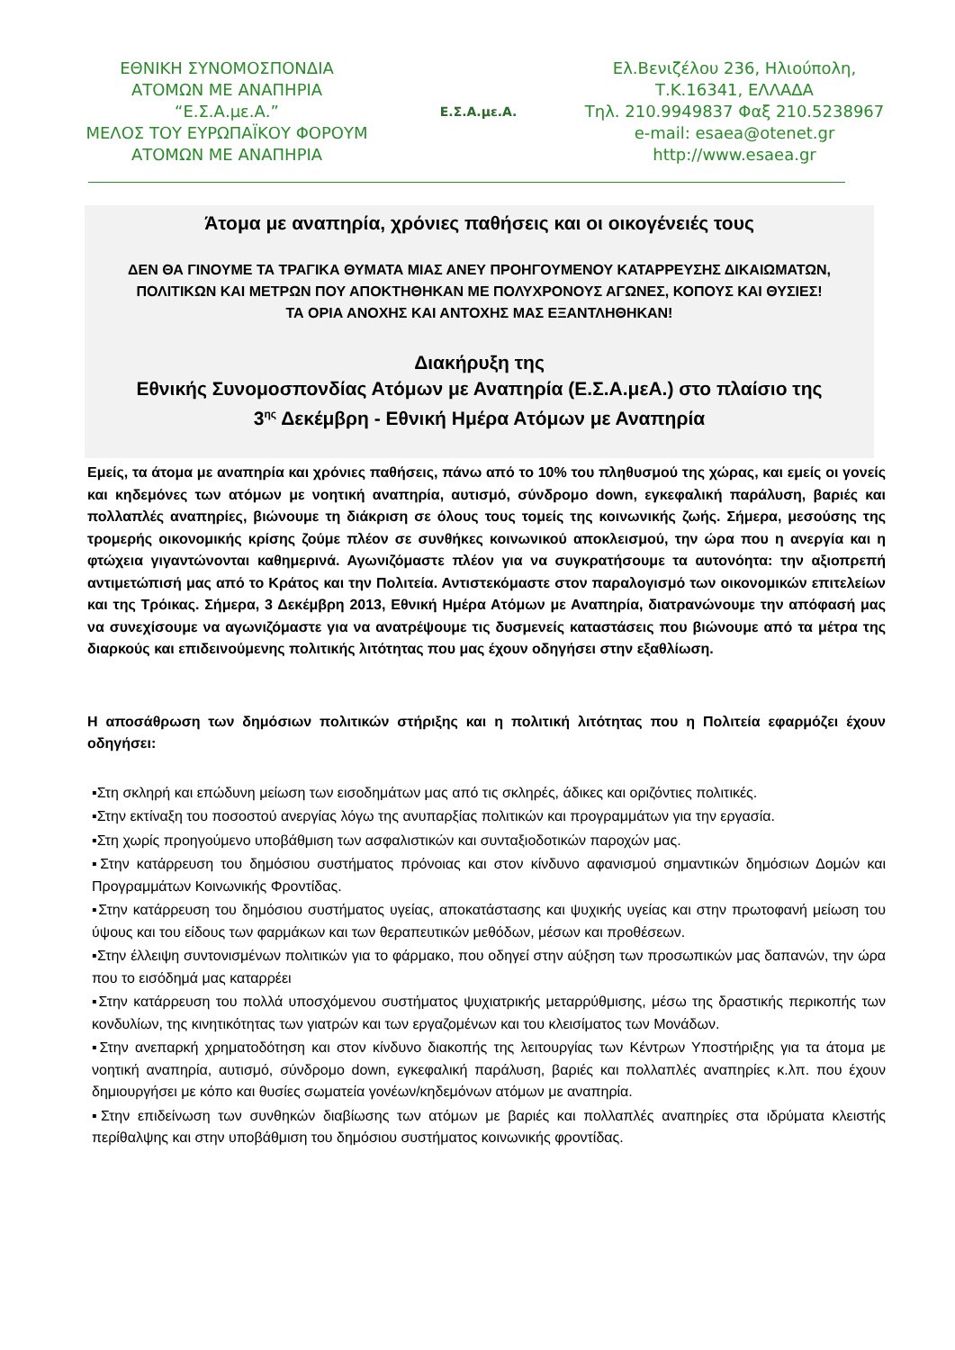ΕΘΝΙΚΗ ΣΥΝΟΜΟΣΠΟΝΔΙΑ
ΑΤΟΜΩΝ ΜΕ ΑΝΑΠΗΡΙΑ
“Ε.Σ.Α.με.Α.”
ΜΕΛΟΣ ΤΟΥ ΕΥΡΩΠΑΪΚΟΥ ΦΟΡΟΥΜ
ΑΤΟΜΩΝ ΜΕ ΑΝΑΠΗΡΙΑ
Ε.Σ.Α.με.Α.
Ελ.Βενιζέλου 236, Ηλιούπολη,
Τ.Κ.16341, ΕΛΛΑΔΑ
Τηλ. 210.9949837 Φαξ 210.5238967
e-mail: esaea@otenet.gr
http://www.esaea.gr
Άτομα με αναπηρία, χρόνιες παθήσεις και οι οικογένειές τους
ΔΕΝ ΘΑ ΓΙΝΟΥΜΕ ΤΑ ΤΡΑΓΙΚΑ ΘΥΜΑΤΑ ΜΙΑΣ ΑΝΕΥ ΠΡΟΗΓΟΥΜΕΝΟΥ ΚΑΤΑΡΡΕΥΣΗΣ ΔΙΚΑΙΩΜΑΤΩΝ, ΠΟΛΙΤΙΚΩΝ ΚΑΙ ΜΕΤΡΩΝ ΠΟΥ ΑΠΟΚΤΗΘΗΚΑΝ ΜΕ ΠΟΛΥΧΡΟΝΟΥΣ ΑΓΩΝΕΣ, ΚΟΠΟΥΣ ΚΑΙ ΘΥΣΙΕΣ!
ΤΑ ΟΡΙΑ ΑΝΟΧΗΣ ΚΑΙ ΑΝΤΟΧΗΣ ΜΑΣ ΕΞΑΝΤΛΗΘΗΚΑΝ!
Διακήρυξη της
Εθνικής Συνομοσπονδίας Ατόμων με Αναπηρία (Ε.Σ.Α.μεΑ.) στο πλαίσιο της
3<sup>ης</sup> Δεκέμβρη - Εθνική Ημέρα Ατόμων με Αναπηρία
Εμείς, τα άτομα με αναπηρία και χρόνιες παθήσεις, πάνω από το 10% του πληθυσμού της χώρας, και εμείς οι γονείς και κηδεμόνες των ατόμων με νοητική αναπηρία, αυτισμό, σύνδρομο down, εγκεφαλική παράλυση, βαριές και πολλαπλές αναπηρίες, βιώνουμε τη διάκριση σε όλους τους τομείς της κοινωνικής ζωής. Σήμερα, μεσούσης της τρομερής οικονομικής κρίσης ζούμε πλέον σε συνθήκες κοινωνικού αποκλεισμού, την ώρα που η ανεργία και η φτώχεια γιγαντώνονται καθημερινά. Αγωνιζόμαστε πλέον για να συγκρατήσουμε τα αυτονόητα: την αξιοπρεπή αντιμετώπισή μας από το Κράτος και την Πολιτεία. Αντιστεκόμαστε στον παραλογισμό των οικονομικών επιτελείων και της Τρόικας. Σήμερα, 3 Δεκέμβρη 2013, Εθνική Ημέρα Ατόμων με Αναπηρία, διατρανώνουμε την απόφασή μας να συνεχίσουμε να αγωνιζόμαστε για να ανατρέψουμε τις δυσμενείς καταστάσεις που βιώνουμε από τα μέτρα της διαρκούς και επιδεινούμενης πολιτικής λιτότητας που μας έχουν οδηγήσει στην εξαθλίωση.
Η αποσάθρωση των δημόσιων πολιτικών στήριξης και η πολιτική λιτότητας που η Πολιτεία εφαρμόζει έχουν οδηγήσει:
▪Στη σκληρή και επώδυνη μείωση των εισοδημάτων μας από τις σκληρές, άδικες και οριζόντιες πολιτικές.
▪Στην εκτίναξη του ποσοστού ανεργίας λόγω της ανυπαρξίας πολιτικών και προγραμμάτων για την εργασία.
▪Στη χωρίς προηγούμενο υποβάθμιση των ασφαλιστικών και συνταξιοδοτικών παροχών μας.
▪Στην κατάρρευση του δημόσιου συστήματος πρόνοιας και στον κίνδυνο αφανισμού σημαντικών δημόσιων Δομών και Προγραμμάτων Κοινωνικής Φροντίδας.
▪Στην κατάρρευση του δημόσιου συστήματος υγείας, αποκατάστασης και ψυχικής υγείας και στην πρωτοφανή μείωση του ύψους και του είδους των φαρμάκων και των θεραπευτικών μεθόδων, μέσων και προθέσεων.
▪Στην έλλειψη συντονισμένων πολιτικών για το φάρμακο, που οδηγεί στην αύξηση των προσωπικών μας δαπανών, την ώρα που το εισόδημά μας καταρρέει
▪Στην κατάρρευση του πολλά υποσχόμενου συστήματος ψυχιατρικής μεταρρύθμισης, μέσω της δραστικής περικοπής των κονδυλίων, της κινητικότητας των γιατρών και των εργαζομένων και του κλεισίματος των Μονάδων.
▪Στην ανεπαρκή χρηματοδότηση και στον κίνδυνο διακοπής της λειτουργίας των Κέντρων Υποστήριξης για τα άτομα με νοητική αναπηρία, αυτισμό, σύνδρομο down, εγκεφαλική παράλυση, βαριές και πολλαπλές αναπηρίες κ.λπ. που έχουν δημιουργήσει με κόπο και θυσίες σωματεία γονέων/κηδεμόνων ατόμων με αναπηρία.
▪Στην επιδείνωση των συνθηκών διαβίωσης των ατόμων με βαριές και πολλαπλές αναπηρίες στα ιδρύματα κλειστής περίθαλψης και στην υποβάθμιση του δημόσιου συστήματος κοινωνικής φροντίδας.